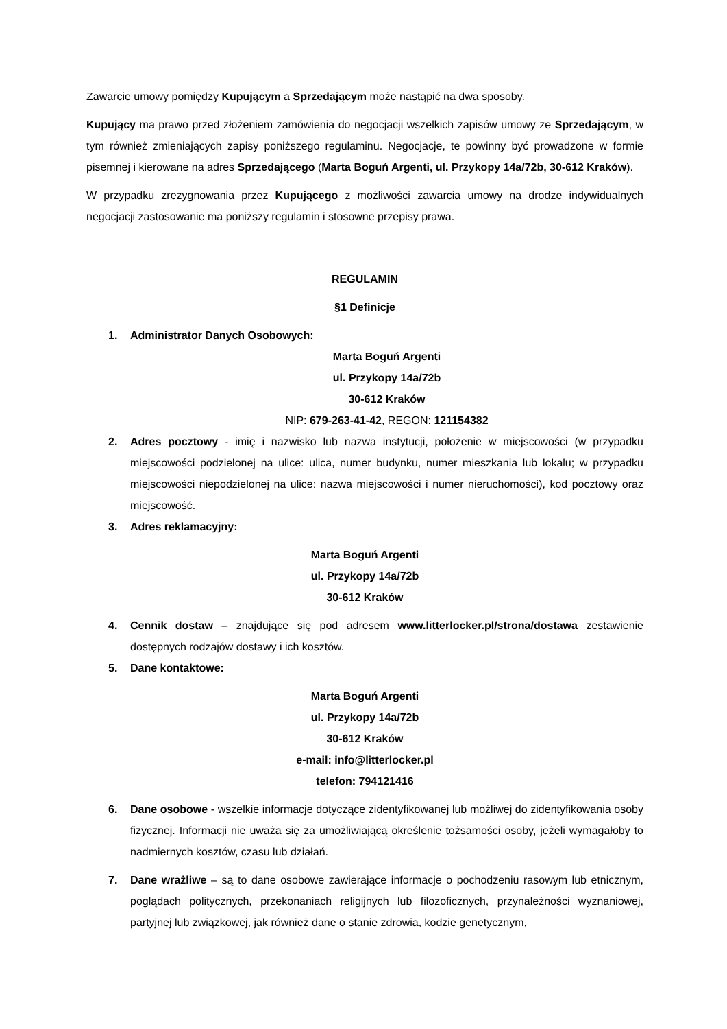Zawarcie umowy pomiędzy Kupującym a Sprzedającym może nastąpić na dwa sposoby.
Kupujący ma prawo przed złożeniem zamówienia do negocjacji wszelkich zapisów umowy ze Sprzedającym, w tym również zmieniających zapisy poniższego regulaminu. Negocjacje, te powinny być prowadzone w formie pisemnej i kierowane na adres Sprzedającego (Marta Boguń Argenti, ul. Przykopy 14a/72b, 30-612 Kraków).
W przypadku zrezygnowania przez Kupującego z możliwości zawarcia umowy na drodze indywidualnych negocjacji zastosowanie ma poniższy regulamin i stosowne przepisy prawa.
REGULAMIN
§1 Definicje
1. Administrator Danych Osobowych:
Marta Boguń Argenti
ul. Przykopy 14a/72b
30-612 Kraków
NIP: 679-263-41-42, REGON: 121154382
2. Adres pocztowy - imię i nazwisko lub nazwa instytucji, położenie w miejscowości (w przypadku miejscowości podzielonej na ulice: ulica, numer budynku, numer mieszkania lub lokalu; w przypadku miejscowości niepodzielonej na ulice: nazwa miejscowości i numer nieruchomości), kod pocztowy oraz miejscowość.
3. Adres reklamacyjny:
Marta Boguń Argenti
ul. Przykopy 14a/72b
30-612 Kraków
4. Cennik dostaw – znajdujące się pod adresem www.litterlocker.pl/strona/dostawa zestawienie dostępnych rodzajów dostawy i ich kosztów.
5. Dane kontaktowe:
Marta Boguń Argenti
ul. Przykopy 14a/72b
30-612 Kraków
e-mail: info@litterlocker.pl
telefon: 794121416
6. Dane osobowe - wszelkie informacje dotyczące zidentyfikowanej lub możliwej do zidentyfikowania osoby fizycznej. Informacji nie uważa się za umożliwiającą określenie tożsamości osoby, jeżeli wymagałoby to nadmiernych kosztów, czasu lub działań.
7. Dane wrażliwe – są to dane osobowe zawierające informacje o pochodzeniu rasowym lub etnicznym, poglądach politycznych, przekonaniach religijnych lub filozoficznych, przynależności wyznaniowej, partyjnej lub związkowej, jak również dane o stanie zdrowia, kodzie genetycznym,